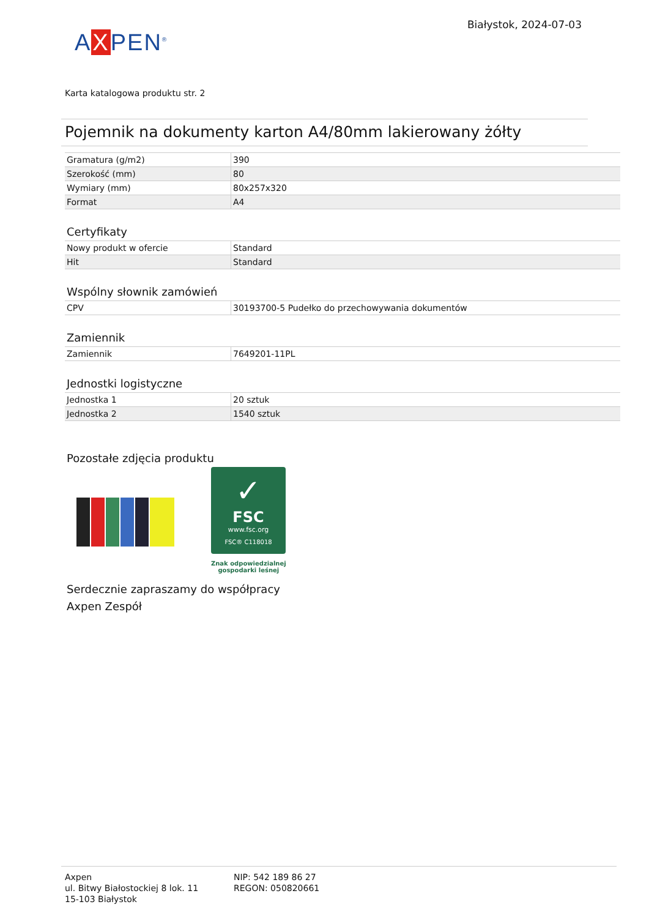AXPEN<sup>®</sup>
Białystok, 2024-07-03
Karta katalogowa produktu str. 2
Pojemnik na dokumenty karton A4/80mm lakierowany żółty
| Gramatura (g/m2) | 390 |
| Szerokość (mm) | 80 |
| Wymiary (mm) | 80x257x320 |
| Format | A4 |
Certyfikaty
| Nowy produkt w ofercie | Standard |
| Hit | Standard |
Wspólny słownik zamówień
| CPV | 30193700-5 Pudełko do przechowywania dokumentów |
Zamiennik
| Zamiennik | 7649201-11PL |
Jednostki logistyczne
| Jednostka 1 | 20 sztuk |
| Jednostka 2 | 1540 sztuk |
Pozostałe zdjęcia produktu
✓
FSC
www.fsc.org
FSC® C118018
Znak odpowiedzialnej
gospodarki leśnej
Serdecznie zapraszamy do współpracy
Axpen Zespół
Axpen
ul. Bitwy Białostockiej 8 lok. 11
15-103 Białystok
NIP: 542 189 86 27
REGON: 050820661